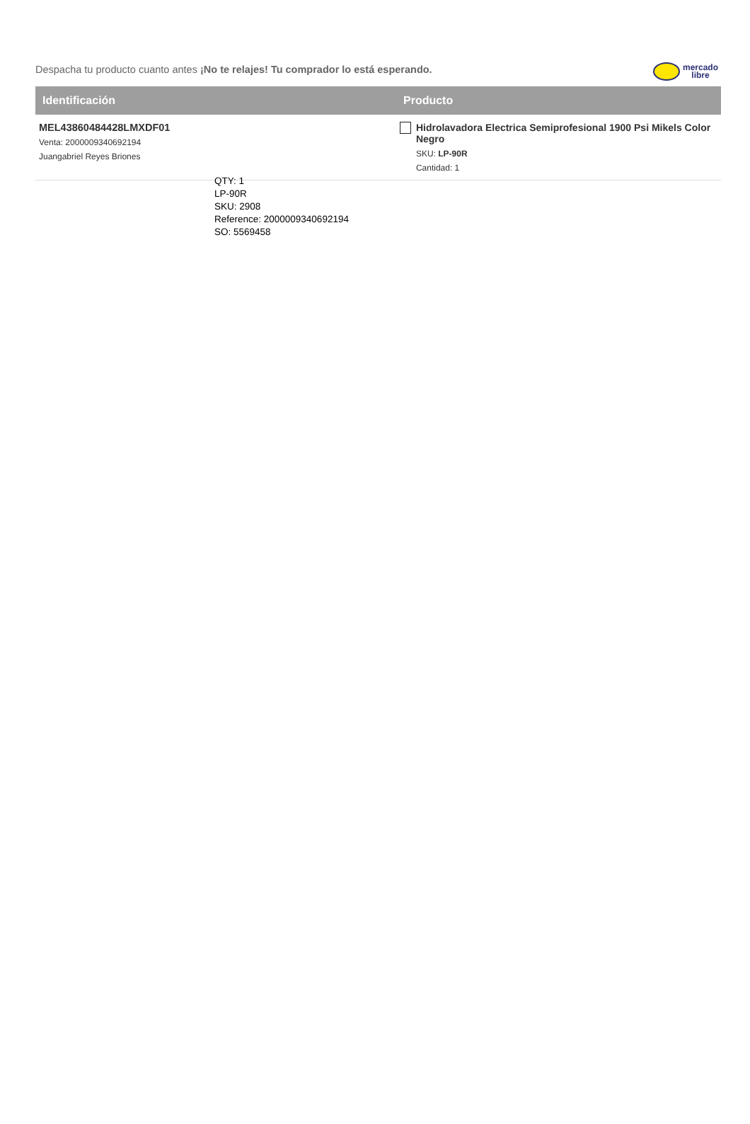Despacha tu producto cuanto antes ¡No te relajes! Tu comprador lo está esperando.
mercado
libre
| Identificación | Producto |
| --- | --- |
| MEL43860484428LMXDF01 Venta: 2000009340692194 Juangabriel Reyes Briones | Hidrolavadora Electrica Semiprofesional 1900 Psi Mikels Color Negro SKU: LP-90R Cantidad: 1 |
QTY: 1
LP-90R
SKU: 2908
Reference: 2000009340692194
SO: 5569458